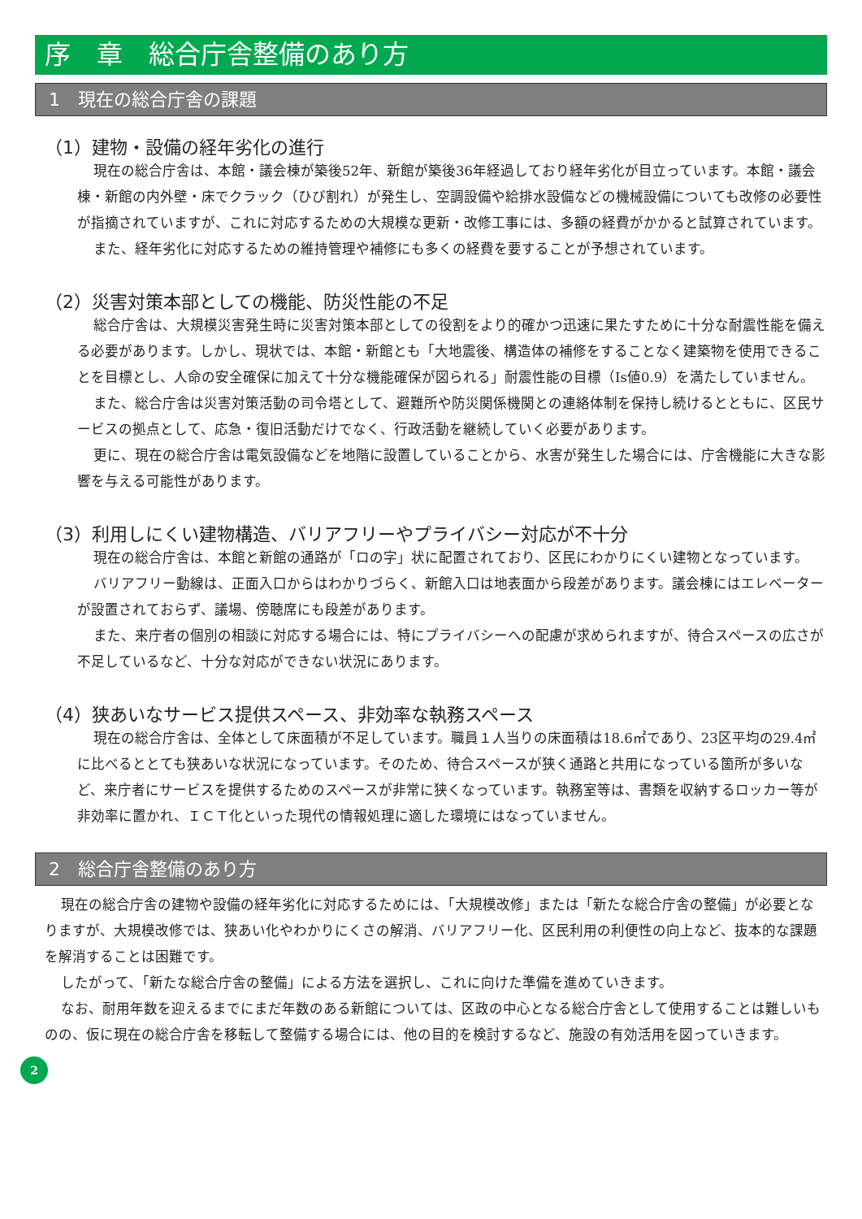序　章　総合庁舎整備のあり方
1　現在の総合庁舎の課題
（1）建物・設備の経年劣化の進行
現在の総合庁舎は、本館・議会棟が築後52年、新館が築後36年経過しており経年劣化が目立っています。本館・議会棟・新館の内外壁・床でクラック（ひび割れ）が発生し、空調設備や給排水設備などの機械設備についても改修の必要性が指摘されていますが、これに対応するための大規模な更新・改修工事には、多額の経費がかかると試算されています。
また、経年劣化に対応するための維持管理や補修にも多くの経費を要することが予想されています。
（2）災害対策本部としての機能、防災性能の不足
総合庁舎は、大規模災害発生時に災害対策本部としての役割をより的確かつ迅速に果たすために十分な耐震性能を備える必要があります。しかし、現状では、本館・新館とも「大地震後、構造体の補修をすることなく建築物を使用できることを目標とし、人命の安全確保に加えて十分な機能確保が図られる」耐震性能の目標（Is値0.9）を満たしていません。
また、総合庁舎は災害対策活動の司令塔として、避難所や防災関係機関との連絡体制を保持し続けるとともに、区民サービスの拠点として、応急・復旧活動だけでなく、行政活動を継続していく必要があります。
更に、現在の総合庁舎は電気設備などを地階に設置していることから、水害が発生した場合には、庁舎機能に大きな影響を与える可能性があります。
（3）利用しにくい建物構造、バリアフリーやプライバシー対応が不十分
現在の総合庁舎は、本館と新館の通路が「ロの字」状に配置されており、区民にわかりにくい建物となっています。
バリアフリー動線は、正面入口からはわかりづらく、新館入口は地表面から段差があります。議会棟にはエレベーターが設置されておらず、議場、傍聴席にも段差があります。
また、来庁者の個別の相談に対応する場合には、特にプライバシーへの配慮が求められますが、待合スペースの広さが不足しているなど、十分な対応ができない状況にあります。
（4）狭あいなサービス提供スペース、非効率な執務スペース
現在の総合庁舎は、全体として床面積が不足しています。職員１人当りの床面積は18.6㎡であり、23区平均の29.4㎡に比べるととても狭あいな状況になっています。そのため、待合スペースが狭く通路と共用になっている箇所が多いなど、来庁者にサービスを提供するためのスペースが非常に狭くなっています。執務室等は、書類を収納するロッカー等が非効率に置かれ、ＩＣＴ化といった現代の情報処理に適した環境にはなっていません。
2　総合庁舎整備のあり方
現在の総合庁舎の建物や設備の経年劣化に対応するためには、「大規模改修」または「新たな総合庁舎の整備」が必要となりますが、大規模改修では、狭あい化やわかりにくさの解消、バリアフリー化、区民利用の利便性の向上など、抜本的な課題を解消することは困難です。
したがって、「新たな総合庁舎の整備」による方法を選択し、これに向けた準備を進めていきます。
なお、耐用年数を迎えるまでにまだ年数のある新館については、区政の中心となる総合庁舎として使用することは難しいものの、仮に現在の総合庁舎を移転して整備する場合には、他の目的を検討するなど、施設の有効活用を図っていきます。
2